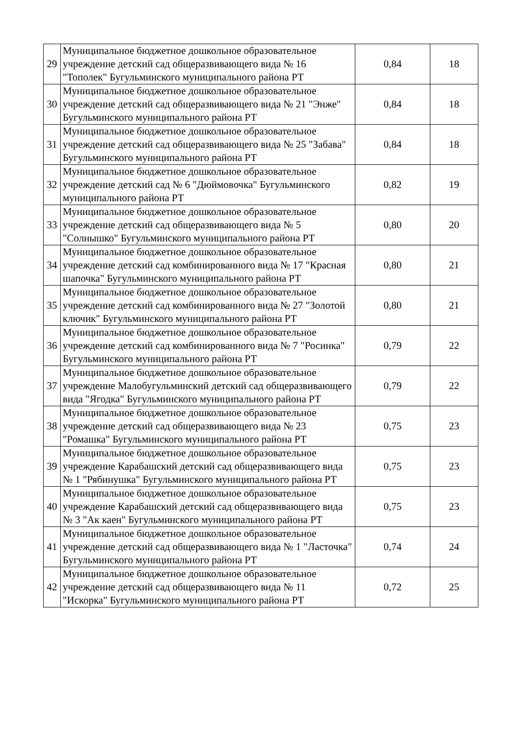| 29 | Муниципальное бюджетное дошкольное образовательное учреждение детский сад общеразвивающего вида № 16 "Тополек" Бугульминского муниципального района РТ | 0,84 | 18 |
| 30 | Муниципальное бюджетное дошкольное образовательное учреждение детский сад общеразвивающего вида № 21 "Энже" Бугульминского муниципального района РТ | 0,84 | 18 |
| 31 | Муниципальное бюджетное дошкольное образовательное учреждение детский сад общеразвивающего вида № 25 "Забава" Бугульминского муниципального района РТ | 0,84 | 18 |
| 32 | Муниципальное бюджетное дошкольное образовательное учреждение детский сад № 6 "Дюймовочка" Бугульминского муниципального района РТ | 0,82 | 19 |
| 33 | Муниципальное бюджетное дошкольное образовательное учреждение детский сад общеразвивающего вида № 5 "Солнышко" Бугульминского муниципального района РТ | 0,80 | 20 |
| 34 | Муниципальное бюджетное дошкольное образовательное учреждение детский сад комбинированного вида № 17 "Красная шапочка" Бугульминского муниципального района РТ | 0,80 | 21 |
| 35 | Муниципальное бюджетное дошкольное образовательное учреждение детский сад комбинированного вида № 27 "Золотой ключик" Бугульминского муниципального района РТ | 0,80 | 21 |
| 36 | Муниципальное бюджетное дошкольное образовательное учреждение детский сад комбинированного вида № 7 "Росинка" Бугульминского муниципального района РТ | 0,79 | 22 |
| 37 | Муниципальное бюджетное дошкольное образовательное учреждение Малобугульминский детский сад общеразвивающего вида "Ягодка" Бугульминского муниципального района РТ | 0,79 | 22 |
| 38 | Муниципальное бюджетное дошкольное образовательное учреждение детский сад общеразвивающего вида № 23 "Ромашка" Бугульминского муниципального района РТ | 0,75 | 23 |
| 39 | Муниципальное бюджетное дошкольное образовательное учреждение Карабашский детский сад общеразвивающего вида № 1 "Рябинушка" Бугульминского муниципального района РТ | 0,75 | 23 |
| 40 | Муниципальное бюджетное дошкольное образовательное учреждение Карабашский детский сад общеразвивающего вида № 3 "Ак каен" Бугульминского муниципального района РТ | 0,75 | 23 |
| 41 | Муниципальное бюджетное дошкольное образовательное учреждение детский сад общеразвивающего вида № 1 "Ласточка" Бугульминского муниципального района РТ | 0,74 | 24 |
| 42 | Муниципальное бюджетное дошкольное образовательное учреждение детский сад общеразвивающего вида № 11 "Искорка" Бугульминского муниципального района РТ | 0,72 | 25 |